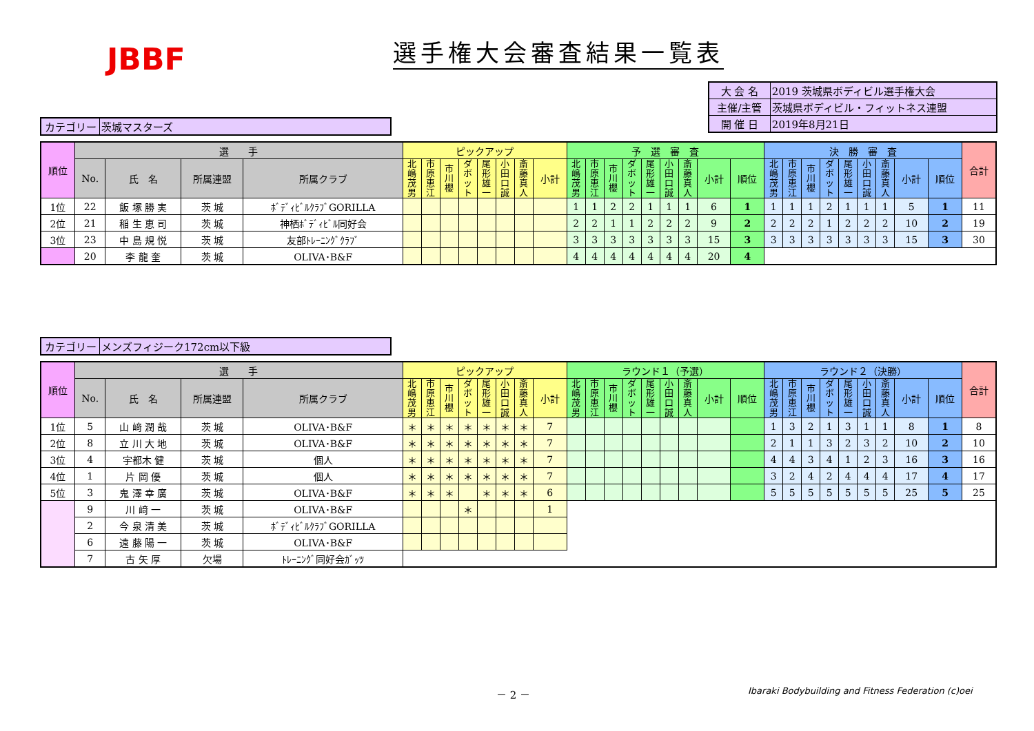JBBF 選手権大会審査結果一覧表
| 大 会 名 | 2019 茨城県ボディビル選手権大会 |
| 主催/主管 | 茨城県ボディビル・フィットネス連盟 |
| 開 催 日 | 2019年8月21日 |
| カテゴリー | 茨城マスターズ |
| 順位 | 選 手 | | | | ピックアップ | | | | | | | | 予 選 審 査 | | | | | | | | | 決 勝 審 査 | | | | | | | | | 合計 |
| --- | --- | --- | --- | --- | --- | --- | --- | --- | --- | --- | --- | --- | --- | --- | --- | --- | --- | --- | --- | --- | --- | --- | --- | --- | --- | --- | --- | --- | --- | --- | --- |
| | No. | 氏 名 | 所属連盟 | 所属クラブ | 北嶋茂男 | 市原恵江 | 市川櫻 | ダボット | 尾形雄一 | 小田口誠 | 斎藤真人 | 小計 | 北嶋茂男 | 市原恵江 | 市川櫻 | ダボット | 尾形雄一 | 小田口誠 | 斎藤真人 | 小計 | 順位 | 北嶋茂男 | 市原恵江 | 市川櫻 | ダボット | 尾形雄一 | 小田口誠 | 斎藤真人 | 小計 | 順位 | |
| 1位 | 22 | 飯 塚 勝 実 | 茨 城 | ﾎﾞﾃﾞｨﾋﾞﾙｸﾗﾌﾞGORILLA | | | | | | | | | 1 | 1 | 2 | 2 | 1 | 1 | 1 | 6 | 1 | 1 | 1 | 1 | 2 | 1 | 1 | 1 | 5 | 1 | 11 |
| 2位 | 21 | 稲 生 恵 司 | 茨 城 | 神栖ﾎﾞﾃﾞｨﾋﾞﾙ同好会 | | | | | | | | | 2 | 2 | 1 | 1 | 2 | 2 | 2 | 9 | 2 | 2 | 2 | 2 | 1 | 2 | 2 | 2 | 10 | 2 | 19 |
| 3位 | 23 | 中 島 規 悦 | 茨 城 | 友部ﾄﾚｰﾆﾝｸﾞｸﾗﾌﾞ | | | | | | | | | 3 | 3 | 3 | 3 | 3 | 3 | 3 | 15 | 3 | 3 | 3 | 3 | 3 | 3 | 3 | 3 | 15 | 3 | 30 |
| | 20 | 李 龍 奎 | 茨 城 | OLIVA･B&F | | | | | | | | | 4 | 4 | 4 | 4 | 4 | 4 | 4 | 20 | 4 | | | | | | | | | | |
| カテゴリー | メンズフィジーク172cm以下級 |
| 順位 | 選 手 | | | | ピックアップ | | | | | | | | ラウンド１（予選） | | | | | | | | | ラウンド２（決勝） | | | | | | | | | 合計 |
| --- | --- | --- | --- | --- | --- | --- | --- | --- | --- | --- | --- | --- | --- | --- | --- | --- | --- | --- | --- | --- | --- | --- | --- | --- | --- | --- | --- | --- | --- | --- | --- |
| | No. | 氏 名 | 所属連盟 | 所属クラブ | 北嶋茂男 | 市原恵江 | 市川櫻 | ダボット | 尾形雄一 | 小田口誠 | 斎藤真人 | 小計 | 北嶋茂男 | 市原恵江 | 市川櫻 | ダボット | 尾形雄一 | 小田口誠 | 斎藤真人 | 小計 | 順位 | 北嶋茂男 | 市原恵江 | 市川櫻 | ダボット | 尾形雄一 | 小田口誠 | 斎藤真人 | 小計 | 順位 | |
| 1位 | 5 | 山 﨑 潤 哉 | 茨 城 | OLIVA･B&F | ＊ | ＊ | ＊ | ＊ | ＊ | ＊ | ＊ | 7 | | | | | | | | | | 1 | 3 | 2 | 1 | 3 | 1 | 1 | 8 | 1 | 8 |
| 2位 | 8 | 立 川 大 地 | 茨 城 | OLIVA･B&F | ＊ | ＊ | ＊ | ＊ | ＊ | ＊ | ＊ | 7 | | | | | | | | | | 2 | 1 | 1 | 3 | 2 | 3 | 2 | 10 | 2 | 10 |
| 3位 | 4 | 宇都木 健 | 茨 城 | 個人 | ＊ | ＊ | ＊ | ＊ | ＊ | ＊ | ＊ | 7 | | | | | | | | | | 4 | 4 | 3 | 4 | 1 | 2 | 3 | 16 | 3 | 16 |
| 4位 | 1 | 片 岡 優 | 茨 城 | 個人 | ＊ | ＊ | ＊ | ＊ | ＊ | ＊ | ＊ | 7 | | | | | | | | | | 3 | 2 | 4 | 2 | 4 | 4 | 4 | 17 | 4 | 17 |
| 5位 | 3 | 鬼 澤 幸 廣 | 茨 城 | OLIVA･B&F | ＊ | ＊ | ＊ | | ＊ | ＊ | ＊ | 6 | | | | | | | | | | 5 | 5 | 5 | 5 | 5 | 5 | 5 | 25 | 5 | 25 |
| | 9 | 川 﨑 一 | 茨 城 | OLIVA･B&F | | | | ＊ | | | | 1 | | | | | | | | | | | | | | | | | | | |
| | 2 | 今 泉 清 美 | 茨 城 | ﾎﾞﾃﾞｨﾋﾞﾙｸﾗﾌﾞGORILLA | | | | | | | | | | | | | | | | | | | | | | | | | | | |
| | 6 | 遠 藤 陽 一 | 茨 城 | OLIVA･B&F | | | | | | | | | | | | | | | | | | | | | | | | | | | |
| | 7 | 古 矢 厚 | 欠場 | ﾄﾚｰﾆﾝｸﾞ同好会ｶﾞｯﾂ | | | | | | | | | | | | | | | | | | | | | | | | | | | |
－ 2 －
Ibaraki Bodybuilding and Fitness Federation (c)oei